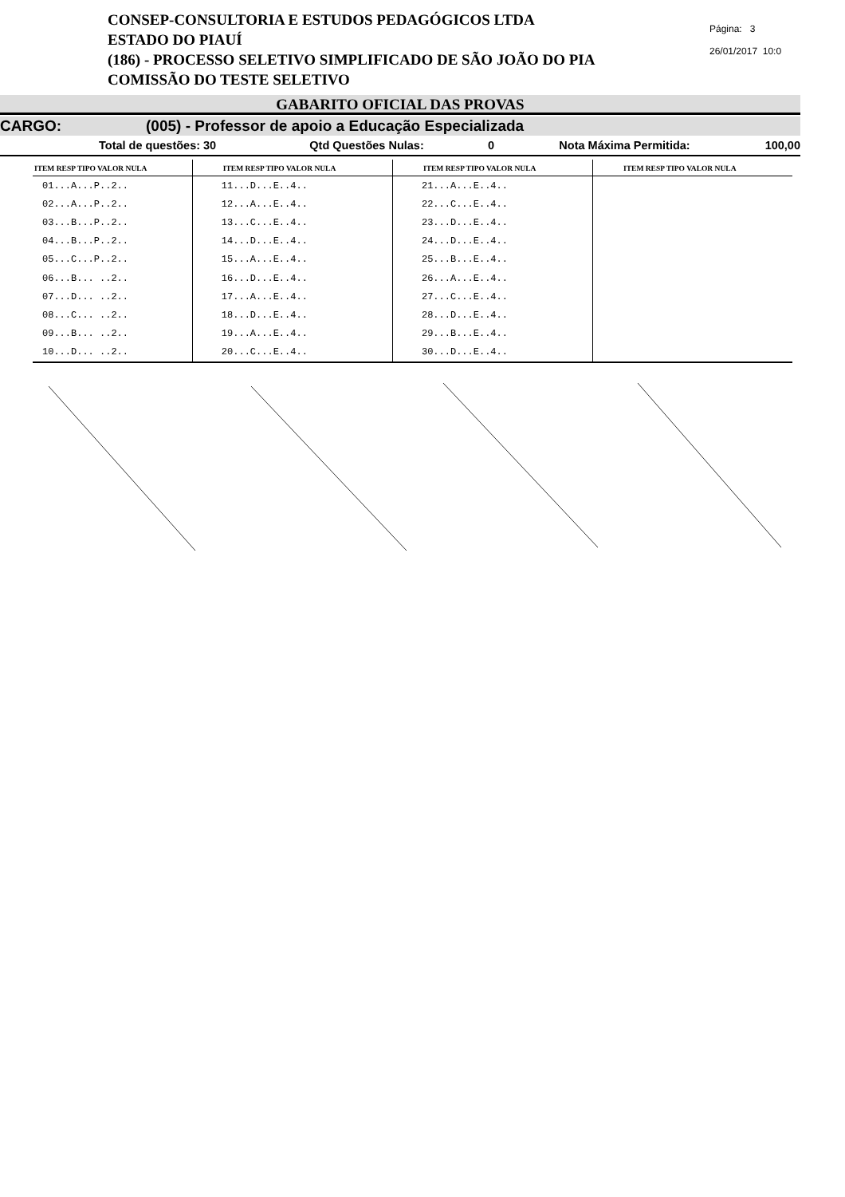CONSEP-CONSULTORIA E ESTUDOS PEDAGÓGICOS LTDA
ESTADO DO PIAUÍ
(186) - PROCESSO SELETIVO SIMPLIFICADO DE SÃO JOÃO DO PIA
COMISSÃO DO TESTE SELETIVO
Página: 3
26/01/2017 10:0
GABARITO OFICIAL DAS PROVAS
CARGO: (005) - Professor de apoio a Educação Especializada
Total de questões: 30 Qtd Questões Nulas: 0 Nota Máxima Permitida: 100,00
| ITEM RESP TIPO VALOR NULA | ITEM RESP TIPO VALOR NULA | ITEM RESP TIPO VALOR NULA | ITEM RESP TIPO VALOR NULA |
| --- | --- | --- | --- |
| 01...A...P..2.. | 11...D...E..4.. | 21...A...E..4.. | |
| 02...A...P..2.. | 12...A...E..4.. | 22...C...E..4.. | |
| 03...B...P..2.. | 13...C...E..4.. | 23...D...E..4.. | |
| 04...B...P..2.. | 14...D...E..4.. | 24...D...E..4.. | |
| 05...C...P..2.. | 15...A...E..4.. | 25...B...E..4.. | |
| 06...B... ..2.. | 16...D...E..4.. | 26...A...E..4.. | |
| 07...D... ..2.. | 17...A...E..4.. | 27...C...E..4.. | |
| 08...C... ..2.. | 18...D...E..4.. | 28...D...E..4.. | |
| 09...B... ..2.. | 19...A...E..4.. | 29...B...E..4.. | |
| 10...D... ..2.. | 20...C...E..4.. | 30...D...E..4.. | |